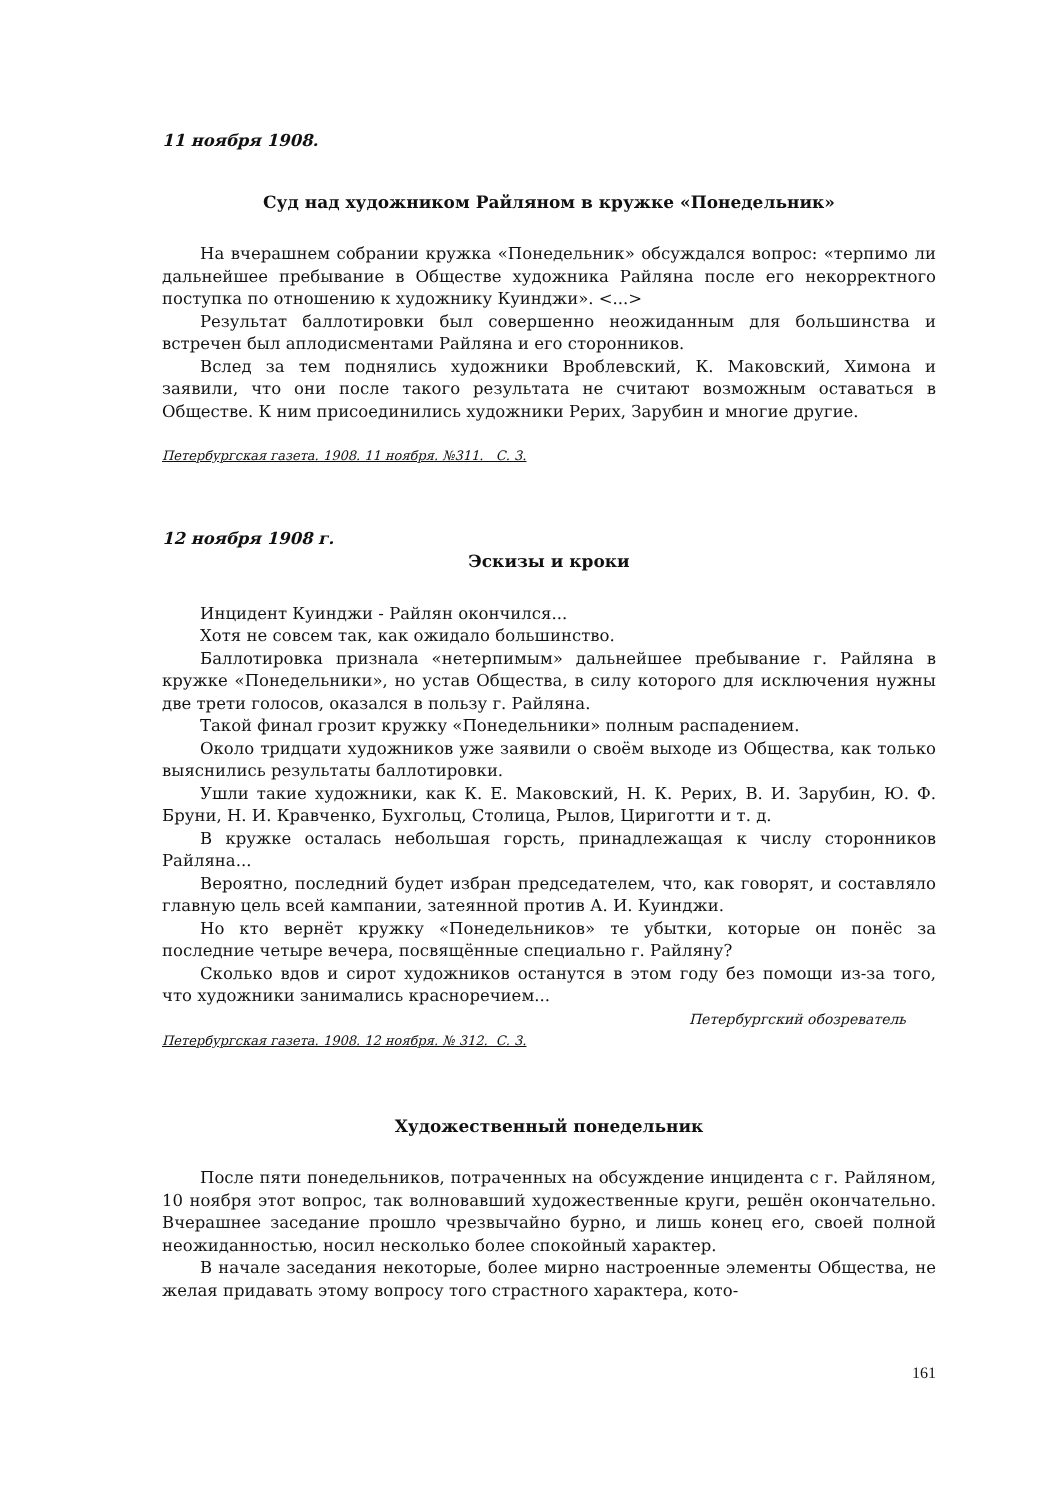11 ноября 1908.
Суд над художником Райляном в кружке «Понедельник»
На вчерашнем собрании кружка «Понедельник» обсуждался вопрос: «терпимо ли дальнейшее пребывание в Обществе художника Райляна после его некорректного поступка по отношению к художнику Куинджи». <...>
Результат баллотировки был совершенно неожиданным для большинства и встречен был аплодисментами Райляна и его сторонников.
Вслед за тем поднялись художники Вроблевский, К. Маковский, Химона и заявили, что они после такого результата не считают возможным оставаться в Обществе. К ним присоединились художники Рерих, Зарубин и многие другие.
Петербургская газета. 1908. 11 ноября. №311. С. 3.
12 ноября 1908 г.
Эскизы и кроки
Инцидент Куинджи - Райлян окончился...
Хотя не совсем так, как ожидало большинство.
Баллотировка признала «нетерпимым» дальнейшее пребывание г. Райляна в кружке «Понедельники», но устав Общества, в силу которого для исключения нужны две трети голосов, оказался в пользу г. Райляна.
Такой финал грозит кружку «Понедельники» полным распадением.
Около тридцати художников уже заявили о своём выходе из Общества, как только выяснились результаты баллотировки.
Ушли такие художники, как К. Е. Маковский, Н. К. Рерих, В. И. Зарубин, Ю. Ф. Бруни, Н. И. Кравченко, Бухгольц, Столица, Рылов, Цириготти и т. д.
В кружке осталась небольшая горсть, принадлежащая к числу сторонников Райляна...
Вероятно, последний будет избран председателем, что, как говорят, и составляло главную цель всей кампании, затеянной против А. И. Куинджи.
Но кто вернёт кружку «Понедельников» те убытки, которые он понёс за последние четыре вечера, посвящённые специально г. Райляну?
Сколько вдов и сирот художников останутся в этом году без помощи из-за того, что художники занимались красноречием...
Петербургский обозреватель
Петербургская газета. 1908. 12 ноября. № 312. С. 3.
Художественный понедельник
После пяти понедельников, потраченных на обсуждение инцидента с г. Райляном, 10 ноября этот вопрос, так волновавший художественные круги, решён окончательно. Вчерашнее заседание прошло чрезвычайно бурно, и лишь конец его, своей полной неожиданностью, носил несколько более спокойный характер.
В начале заседания некоторые, более мирно настроенные элементы Общества, не желая придавать этому вопросу того страстного характера, кото-
161